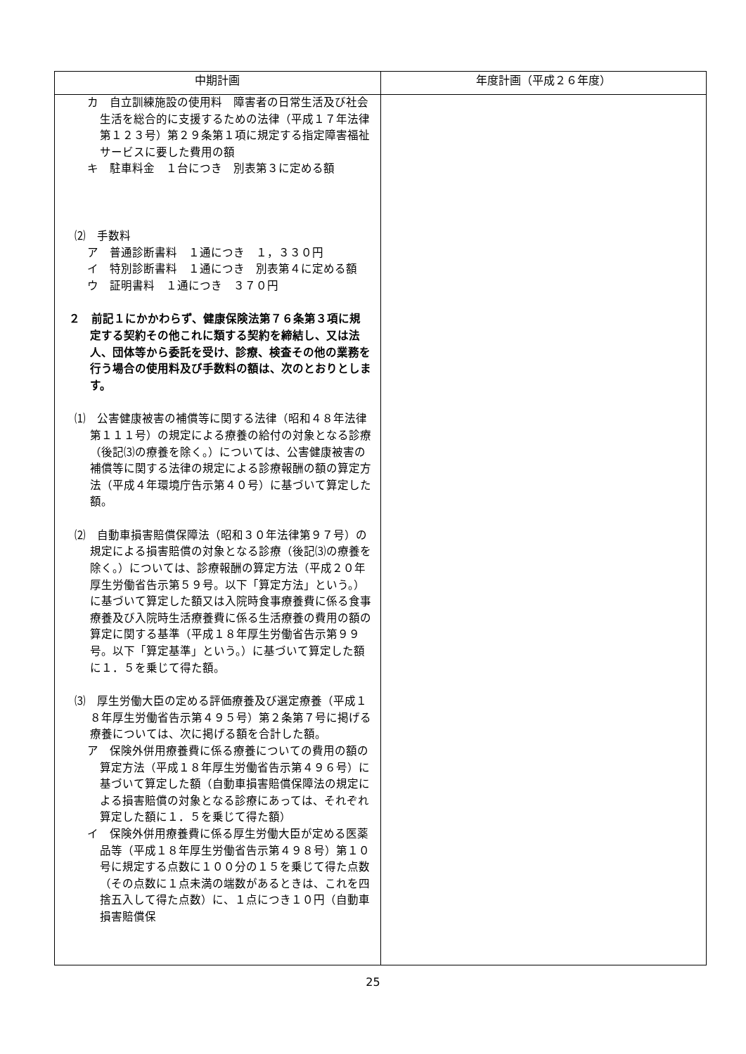| 中期計画 | 年度計画（平成２６年度） |
| --- | --- |
| カ 自立訓練施設の使用料 障害者の日常生活及び社会生活を総合的に支援するための法律（平成１７年法律第１２３号）第２９条第１項に規定する指定障害福祉サービスに要した費用の額 キ 駐車料金 １台につき 別表第３に定める額 ⑵ 手数料 ア 普通診断書料 １通につき １，３３０円 イ 特別診断書料 １通につき 別表第４に定める額 ウ 証明書料 １通につき ３７０円 ２ 前記１にかかわらず、健康保険法第７６条第３項に規定する契約その他これに類する契約を締結し、又は法人、団体等から委託を受け、診療、検査その他の業務を行う場合の使用料及び手数料の額は、次のとおりとします。 ⑴ 公害健康被害の補償等に関する法律（昭和４８年法律第１１１号）の規定による療養の給付の対象となる診療（後記⑶の療養を除く。）については、公害健康被害の補償等に関する法律の規定による診療報酬の額の算定方法（平成４年環境庁告示第４０号）に基づいて算定した額。 ⑵ 自動車損害賠償保障法（昭和３０年法律第９７号）の規定による損害賠償の対象となる診療（後記⑶の療養を除く。）については、診療報酬の算定方法（平成２０年厚生労働省告示第５９号。以下「算定方法」という。）に基づいて算定した額又は入院時食事療養費に係る食事療養及び入院時生活療養費に係る生活療養の費用の額の算定に関する基準（平成１８年厚生労働省告示第９９号。以下「算定基準」という。）に基づいて算定した額に１．５を乗じて得た額。 ⑶ 厚生労働大臣の定める評価療養及び選定療養（平成１８年厚生労働省告示第４９５号）第２条第７号に掲げる療養については、次に掲げる額を合計した額。 ア 保険外併用療養費に係る療養についての費用の額の算定方法（平成１８年厚生労働省告示第４９６号）に基づいて算定した額（自動車損害賠償保障法の規定による損害賠償の対象となる診療にあっては、それぞれ算定した額に１．５を乗じて得た額） イ 保険外併用療養費に係る厚生労働大臣が定める医薬品等（平成１８年厚生労働省告示第４９８号）第１０号に規定する点数に１００分の１５を乗じて得た点数（その点数に１点未満の端数があるときは、これを四捨五入して得た点数）に、１点につき１０円（自動車損害賠償保 | |
25